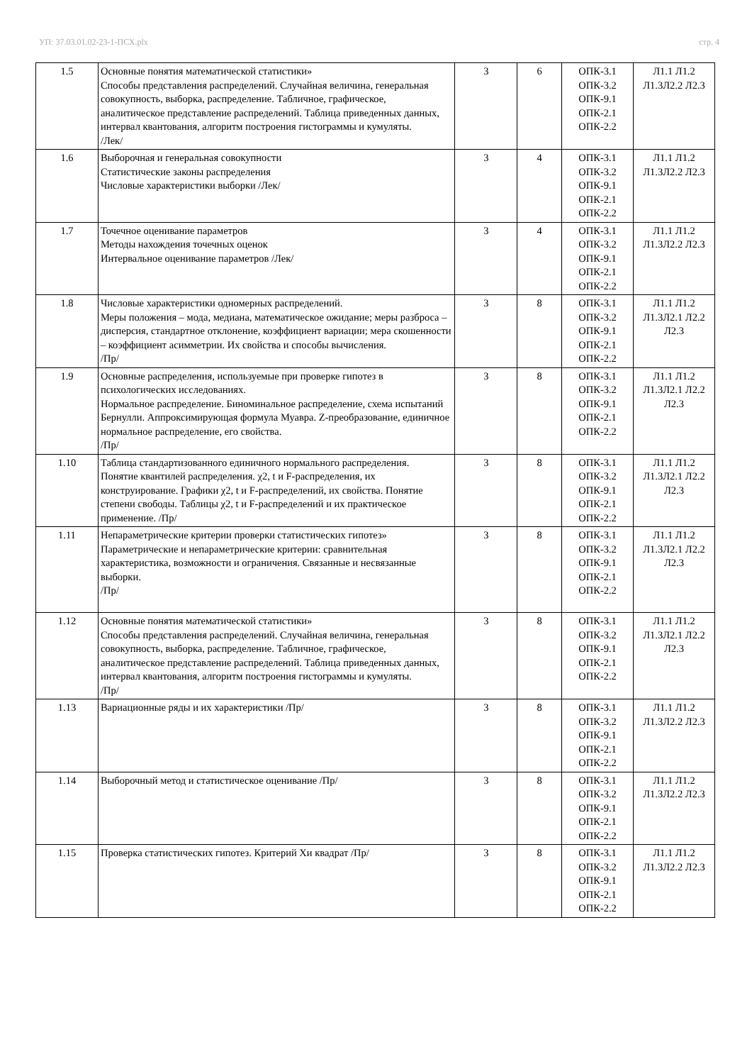УП: 37.03.01.02-23-1-ПСХ.plx стр. 4
| 1.5 | Основные понятия математической статистики» Способы представления распределений. Случайная величина, генеральная совокупность, выборка, распределение. Табличное, графическое, аналитическое представление распределений. Таблица приведенных данных, интервал квантования, алгоритм построения гистограммы и кумуляты. /Лек/ | 3 | 6 | ОПК-3.1 ОПК-3.2 ОПК-9.1 ОПК-2.1 ОПК-2.2 | Л1.1 Л1.2 Л1.3Л2.2 Л2.3 |
| 1.6 | Выборочная и генеральная совокупности Статистические законы распределения Числовые характеристики выборки /Лек/ | 3 | 4 | ОПК-3.1 ОПК-3.2 ОПК-9.1 ОПК-2.1 ОПК-2.2 | Л1.1 Л1.2 Л1.3Л2.2 Л2.3 |
| 1.7 | Точечное оценивание параметров Методы нахождения точечных оценок Интервальное оценивание параметров /Лек/ | 3 | 4 | ОПК-3.1 ОПК-3.2 ОПК-9.1 ОПК-2.1 ОПК-2.2 | Л1.1 Л1.2 Л1.3Л2.2 Л2.3 |
| 1.8 | Числовые характеристики одномерных распределений. Меры положения – мода, медиана, математическое ожидание; меры разброса – дисперсия, стандартное отклонение, коэффициент вариации; мера скошенности – коэффициент асимметрии. Их свойства и способы вычисления. /Пр/ | 3 | 8 | ОПК-3.1 ОПК-3.2 ОПК-9.1 ОПК-2.1 ОПК-2.2 | Л1.1 Л1.2 Л1.3Л2.1 Л2.2 Л2.3 |
| 1.9 | Основные распределения, используемые при проверке гипотез в психологических исследованиях. Нормальное распределение. Биноминальное распределение, схема испытаний Бернулли. Аппроксимирующая формула Муавра. Z-преобразование, единичное нормальное распределение, его свойства. /Пр/ | 3 | 8 | ОПК-3.1 ОПК-3.2 ОПК-9.1 ОПК-2.1 ОПК-2.2 | Л1.1 Л1.2 Л1.3Л2.1 Л2.2 Л2.3 |
| 1.10 | Таблица стандартизованного единичного нормального распределения. Понятие квантилей распределения. χ2, t и F-распределения, их конструирование. Графики χ2, t и F-распределений, их свойства. Понятие степени свободы. Таблицы χ2, t и F-распределений и их практическое применение. /Пр/ | 3 | 8 | ОПК-3.1 ОПК-3.2 ОПК-9.1 ОПК-2.1 ОПК-2.2 | Л1.1 Л1.2 Л1.3Л2.1 Л2.2 Л2.3 |
| 1.11 | Непараметрические критерии проверки статистических гипотез» Параметрические и непараметрические критерии: сравнительная характеристика, возможности и ограничения. Связанные и несвязанные выборки. /Пр/ | 3 | 8 | ОПК-3.1 ОПК-3.2 ОПК-9.1 ОПК-2.1 ОПК-2.2 | Л1.1 Л1.2 Л1.3Л2.1 Л2.2 Л2.3 |
| 1.12 | Основные понятия математической статистики» Способы представления распределений. Случайная величина, генеральная совокупность, выборка, распределение. Табличное, графическое, аналитическое представление распределений. Таблица приведенных данных, интервал квантования, алгоритм построения гистограммы и кумуляты. /Пр/ | 3 | 8 | ОПК-3.1 ОПК-3.2 ОПК-9.1 ОПК-2.1 ОПК-2.2 | Л1.1 Л1.2 Л1.3Л2.1 Л2.2 Л2.3 |
| 1.13 | Вариационные ряды и их характеристики /Пр/ | 3 | 8 | ОПК-3.1 ОПК-3.2 ОПК-9.1 ОПК-2.1 ОПК-2.2 | Л1.1 Л1.2 Л1.3Л2.2 Л2.3 |
| 1.14 | Выборочный метод и статистическое оценивание /Пр/ | 3 | 8 | ОПК-3.1 ОПК-3.2 ОПК-9.1 ОПК-2.1 ОПК-2.2 | Л1.1 Л1.2 Л1.3Л2.2 Л2.3 |
| 1.15 | Проверка статистических гипотез. Критерий Хи квадрат /Пр/ | 3 | 8 | ОПК-3.1 ОПК-3.2 ОПК-9.1 ОПК-2.1 ОПК-2.2 | Л1.1 Л1.2 Л1.3Л2.2 Л2.3 |